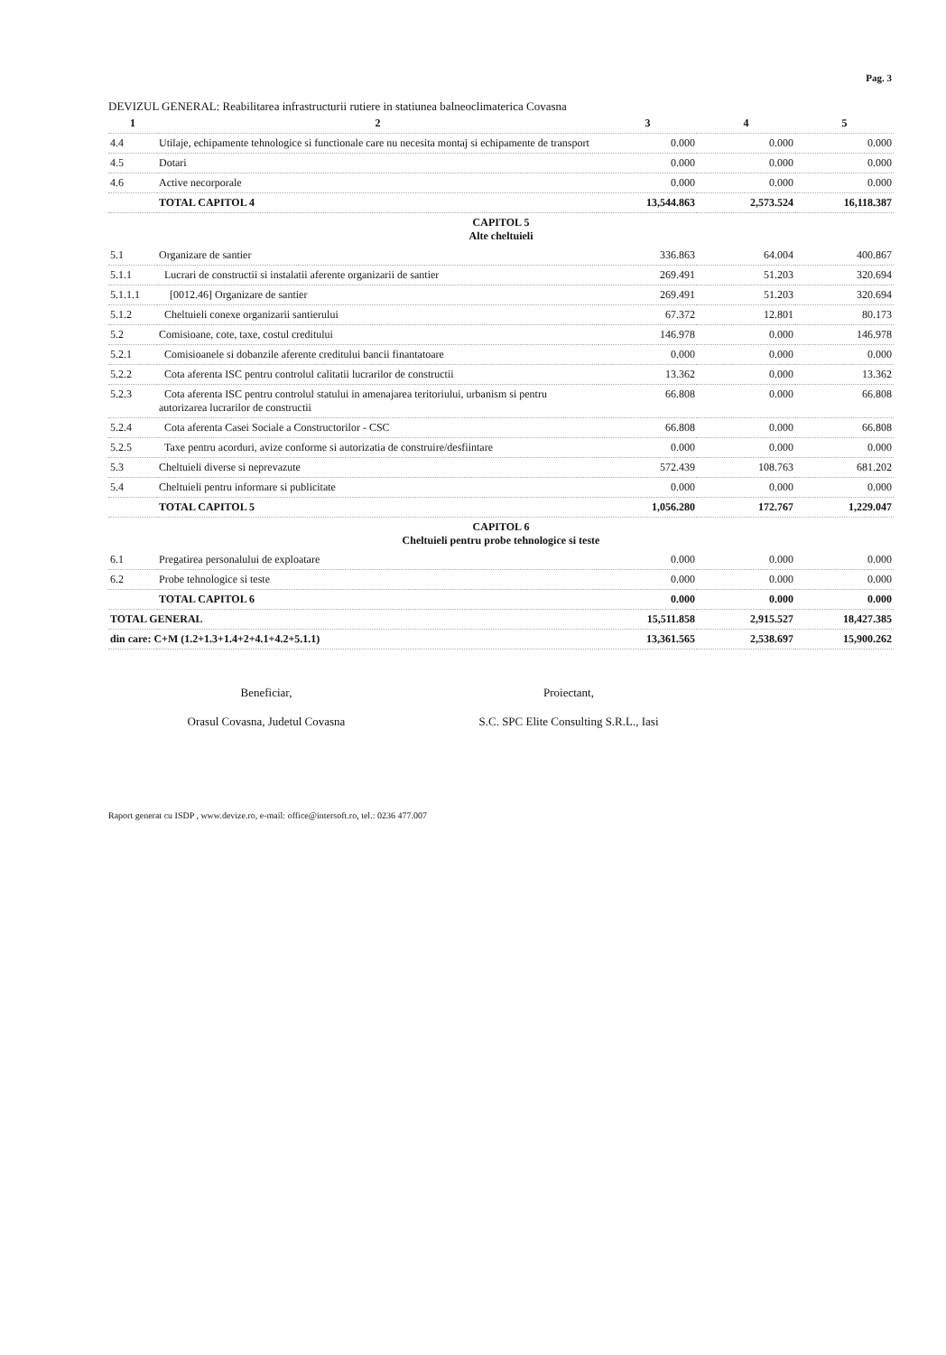Pag. 3
DEVIZUL GENERAL: Reabilitarea infrastructurii rutiere in statiunea balneoclimaterica Covasna
| 1 | 2 | 3 | 4 | 5 |
| --- | --- | --- | --- | --- |
| 4.4 | Utilaje, echipamente tehnologice si functionale care nu necesita montaj si echipamente de transport | 0.000 | 0.000 | 0.000 |
| 4.5 | Dotari | 0.000 | 0.000 | 0.000 |
| 4.6 | Active necorporale | 0.000 | 0.000 | 0.000 |
| | TOTAL CAPITOL 4 | 13,544.863 | 2,573.524 | 16,118.387 |
| CAPITOL 5 Alte cheltuieli | | | | |
| 5.1 | Organizare de santier | 336.863 | 64.004 | 400.867 |
| 5.1.1 | Lucrari de constructii si instalatii aferente organizarii de santier | 269.491 | 51.203 | 320.694 |
| 5.1.1.1 | [0012.46] Organizare de santier | 269.491 | 51.203 | 320.694 |
| 5.1.2 | Cheltuieli conexe organizarii santierului | 67.372 | 12.801 | 80.173 |
| 5.2 | Comisioane, cote, taxe, costul creditului | 146.978 | 0.000 | 146.978 |
| 5.2.1 | Comisioanele si dobanzile aferente creditului bancii finantatoare | 0.000 | 0.000 | 0.000 |
| 5.2.2 | Cota aferenta ISC pentru controlul calitatii lucrarilor de constructii | 13.362 | 0.000 | 13.362 |
| 5.2.3 | Cota aferenta ISC pentru controlul statului in amenajarea teritoriului, urbanism si pentru autorizarea lucrarilor de constructii | 66.808 | 0.000 | 66.808 |
| 5.2.4 | Cota aferenta Casei Sociale a Constructorilor - CSC | 66.808 | 0.000 | 66.808 |
| 5.2.5 | Taxe pentru acorduri, avize conforme si autorizatia de construire/desfiintare | 0.000 | 0.000 | 0.000 |
| 5.3 | Cheltuieli diverse si neprevazute | 572.439 | 108.763 | 681.202 |
| 5.4 | Cheltuieli pentru informare si publicitate | 0.000 | 0.000 | 0.000 |
| | TOTAL CAPITOL 5 | 1,056.280 | 172.767 | 1,229.047 |
| CAPITOL 6 Cheltuieli pentru probe tehnologice si teste | | | | |
| 6.1 | Pregatirea personalului de exploatare | 0.000 | 0.000 | 0.000 |
| 6.2 | Probe tehnologice si teste | 0.000 | 0.000 | 0.000 |
| | TOTAL CAPITOL 6 | 0.000 | 0.000 | 0.000 |
| TOTAL GENERAL | | 15,511.858 | 2,915.527 | 18,427.385 |
| din care: C+M (1.2+1.3+1.4+2+4.1+4.2+5.1.1) | | 13,361.565 | 2,538.697 | 15,900.262 |
Beneficiar,
Orasul Covasna, Judetul Covasna
Proiectant,
S.C. SPC Elite Consulting S.R.L., Iasi
Raport generat cu ISDP , www.devize.ro, e-mail: office@intersoft.ro, tel.: 0236 477.007